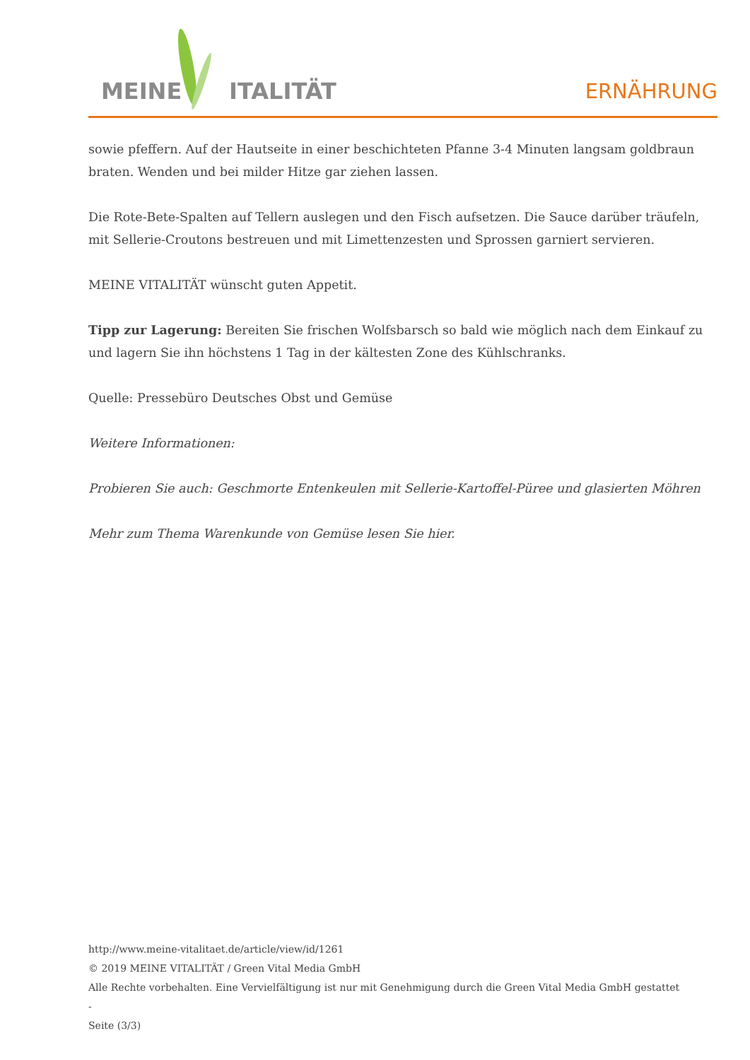MEINE ITALITÄT ERNÄHRUNG
sowie pfeffern. Auf der Hautseite in einer beschichteten Pfanne 3-4 Minuten langsam goldbraun braten. Wenden und bei milder Hitze gar ziehen lassen.
Die Rote-Bete-Spalten auf Tellern auslegen und den Fisch aufsetzen. Die Sauce darüber träufeln, mit Sellerie-Croutons bestreuen und mit Limettenzesten und Sprossen garniert servieren.
MEINE VITALITÄT wünscht guten Appetit.
Tipp zur Lagerung: Bereiten Sie frischen Wolfsbarsch so bald wie möglich nach dem Einkauf zu und lagern Sie ihn höchstens 1 Tag in der kältesten Zone des Kühlschranks.
Quelle: Pressebüro Deutsches Obst und Gemüse
Weitere Informationen:
Probieren Sie auch: Geschmorte Entenkeulen mit Sellerie-Kartoffel-Püree und glasierten Möhren
Mehr zum Thema Warenkunde von Gemüse lesen Sie hier.
http://www.meine-vitalitaet.de/article/view/id/1261
© 2019 MEINE VITALITÄT / Green Vital Media GmbH
Alle Rechte vorbehalten. Eine Vervielfältigung ist nur mit Genehmigung durch die Green Vital Media GmbH gestattet
-
Seite (3/3)